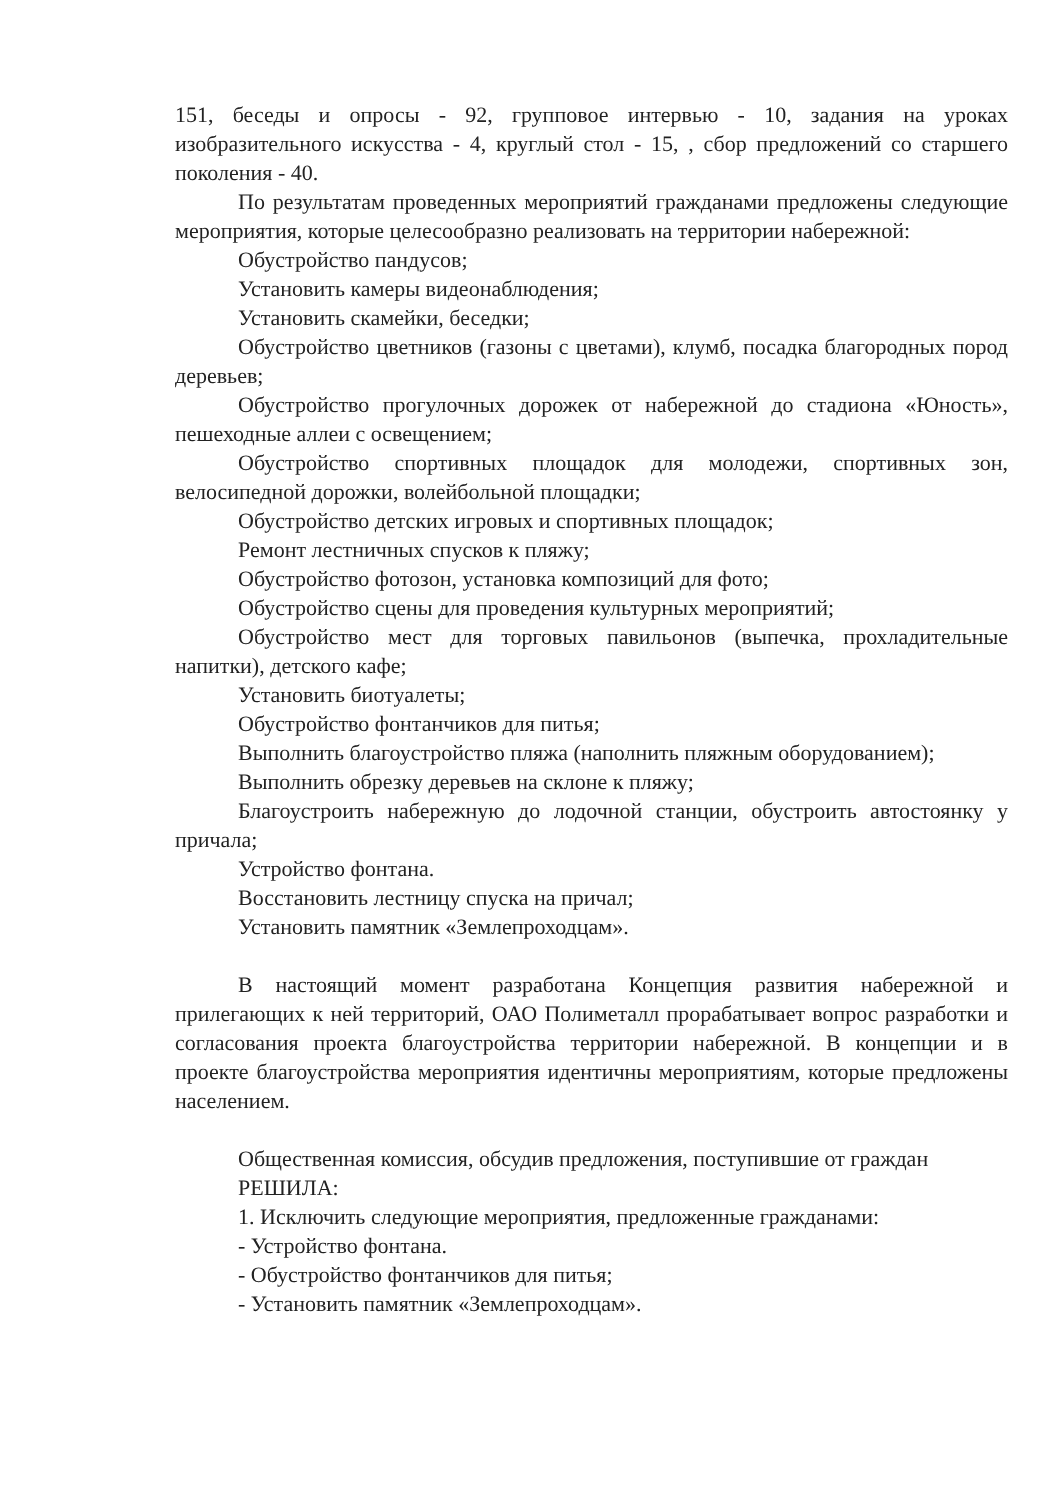151, беседы и опросы - 92, групповое интервью - 10, задания на уроках изобразительного искусства - 4, круглый стол - 15, , сбор предложений со старшего поколения - 40.
По результатам проведенных мероприятий гражданами предложены следующие мероприятия, которые целесообразно реализовать на территории набережной:
Обустройство пандусов;
Установить камеры видеонаблюдения;
Установить скамейки, беседки;
Обустройство цветников (газоны с цветами), клумб, посадка благородных пород деревьев;
Обустройство прогулочных дорожек от набережной до стадиона «Юность», пешеходные аллеи с освещением;
Обустройство спортивных площадок для молодежи, спортивных зон, велосипедной дорожки, волейбольной площадки;
Обустройство детских игровых и спортивных площадок;
Ремонт лестничных спусков к пляжу;
Обустройство фотозон, установка композиций для фото;
Обустройство сцены для проведения культурных мероприятий;
Обустройство мест для торговых павильонов (выпечка, прохладительные напитки), детского кафе;
Установить биотуалеты;
Обустройство фонтанчиков для питья;
Выполнить благоустройство пляжа (наполнить пляжным оборудованием);
Выполнить обрезку деревьев на склоне к пляжу;
Благоустроить набережную до лодочной станции, обустроить автостоянку у причала;
Устройство фонтана.
Восстановить лестницу спуска на причал;
Установить памятник «Землепроходцам».
В настоящий момент разработана Концепция развития набережной и прилегающих к ней территорий, ОАО Полиметалл прорабатывает вопрос разработки и согласования проекта благоустройства территории набережной. В концепции и в проекте благоустройства мероприятия идентичны мероприятиям, которые предложены населением.
Общественная комиссия, обсудив предложения, поступившие от граждан
РЕШИЛА:
1. Исключить следующие мероприятия, предложенные гражданами:
- Устройство фонтана.
- Обустройство фонтанчиков для питья;
- Установить памятник «Землепроходцам».